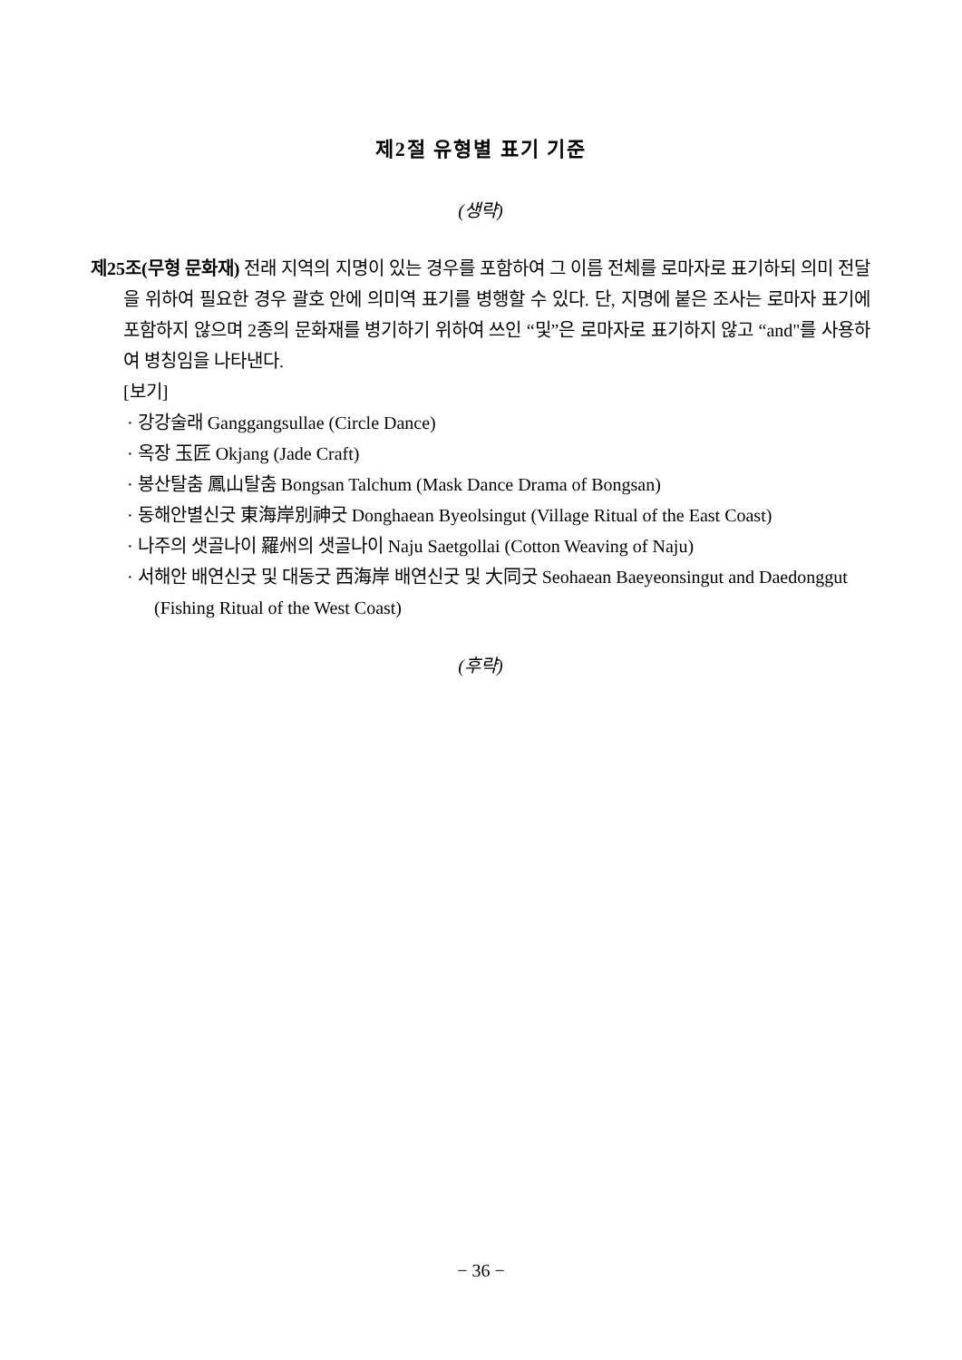제2절 유형별 표기 기준
(생략)
제25조(무형 문화재) 전래 지역의 지명이 있는 경우를 포함하여 그 이름 전체를 로마자로 표기하되 의미 전달을 위하여 필요한 경우 괄호 안에 의미역 표기를 병행할 수 있다. 단, 지명에 붙은 조사는 로마자 표기에 포함하지 않으며 2종의 문화재를 병기하기 위하여 쓰인 “및”은 로마자로 표기하지 않고 “and"를 사용하여 병칭임을 나타낸다.
[보기]
· 강강술래 Ganggangsullae (Circle Dance)
· 옥장 玉匠 Okjang (Jade Craft)
· 봉산탈춤 鳳山탈춤 Bongsan Talchum (Mask Dance Drama of Bongsan)
· 동해안별신굿 東海岸別神굿 Donghaean Byeolsingut (Village Ritual of the East Coast)
· 나주의 샛골나이 羅州의 샛골나이 Naju Saetgollai (Cotton Weaving of Naju)
· 서해안 배연신굿 및 대동굿 西海岸 배연신굿 및 大同굿 Seohaean Baeyeonsingut and Daedonggut (Fishing Ritual of the West Coast)
(후략)
− 36 −